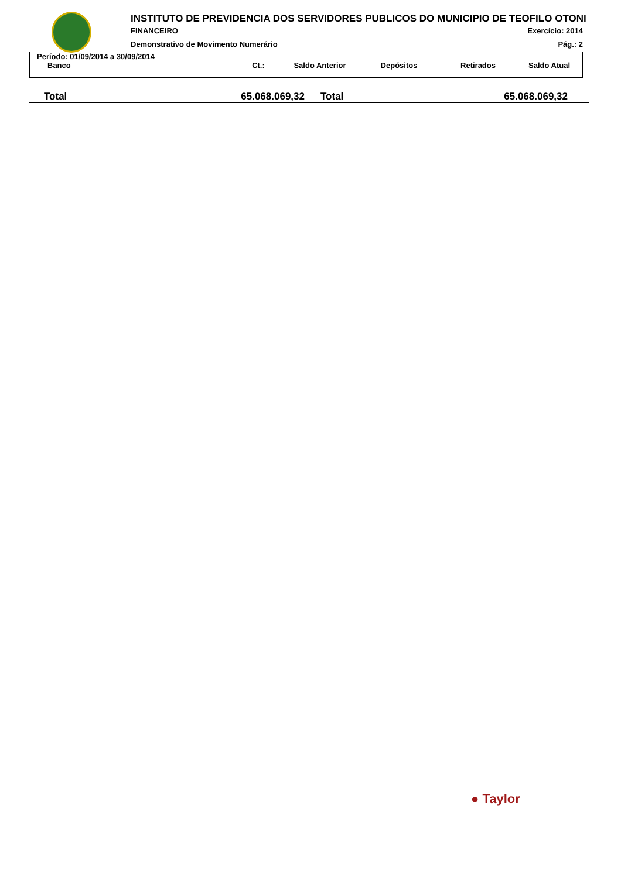INSTITUTO DE PREVIDENCIA DOS SERVIDORES PUBLICOS DO MUNICIPIO DE TEOFILO OTONI
FINANCEIRO Exercício: 2014
Demonstrativo de Movimento Numerário
Pág.: 2
Período: 01/09/2014 a 30/09/2014
| Banco | Ct.: | Saldo Anterior | Depósitos | Retirados | Saldo Atual |
| --- | --- | --- | --- | --- | --- |
| Total | 65.068.069,32 | Total | 65.068.069,32 |
● Taylor